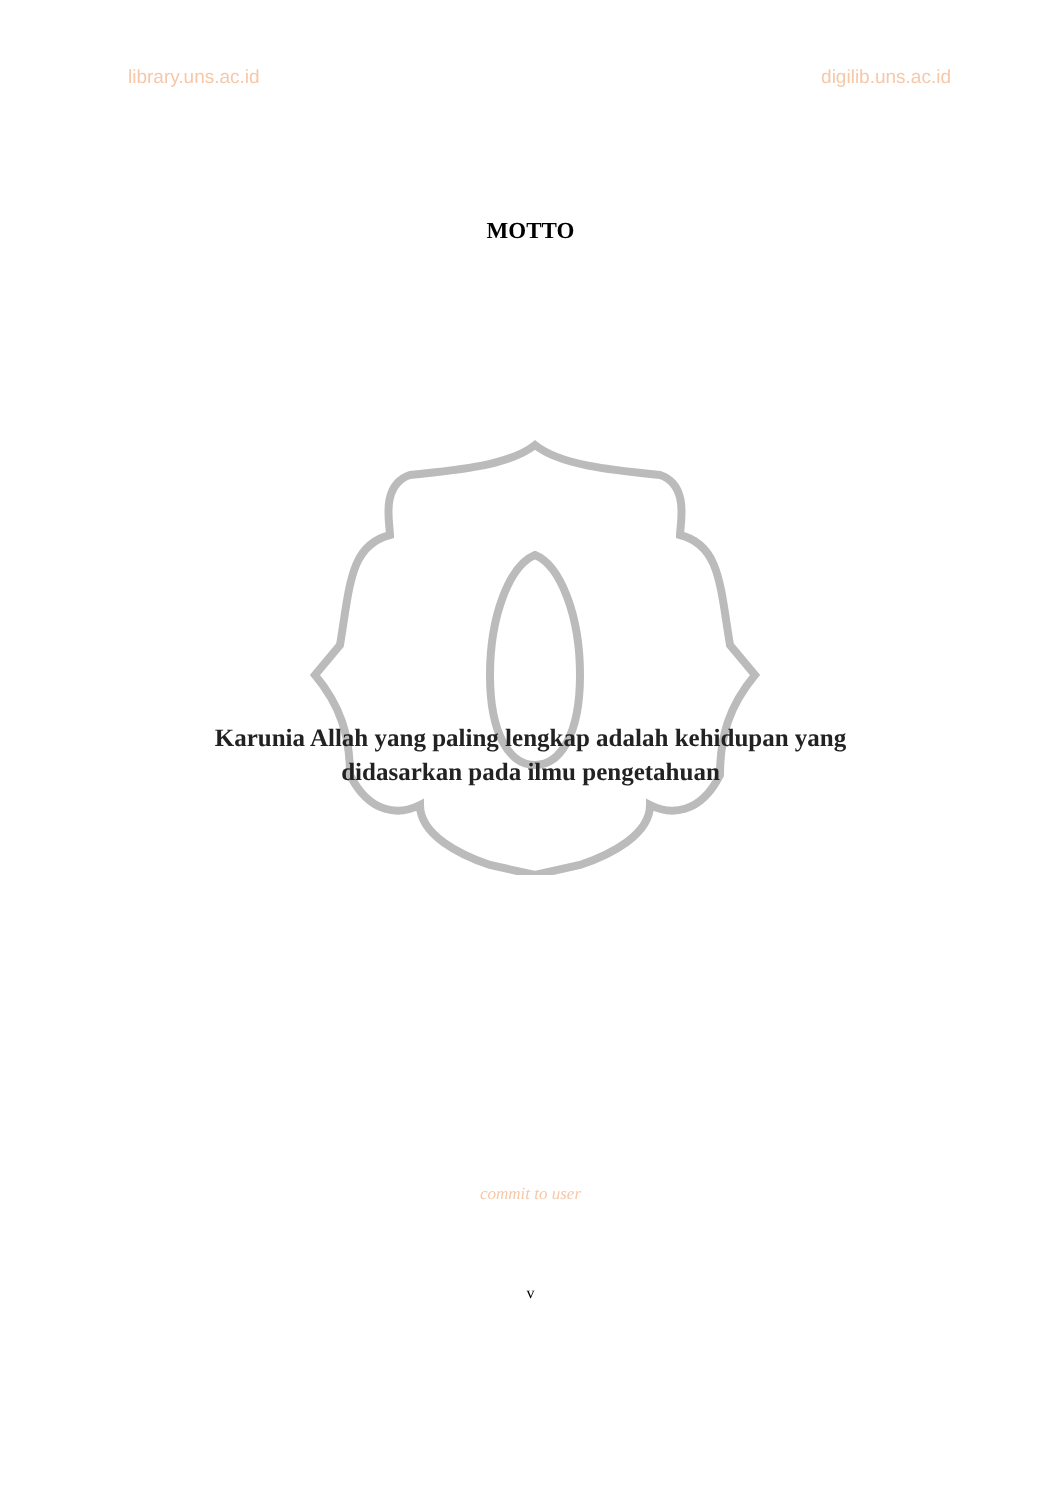library.uns.ac.id digilib.uns.ac.id
MOTTO
Karunia Allah yang paling lengkap adalah kehidupan yang
didasarkan pada ilmu pengetahuan
commit to user
v